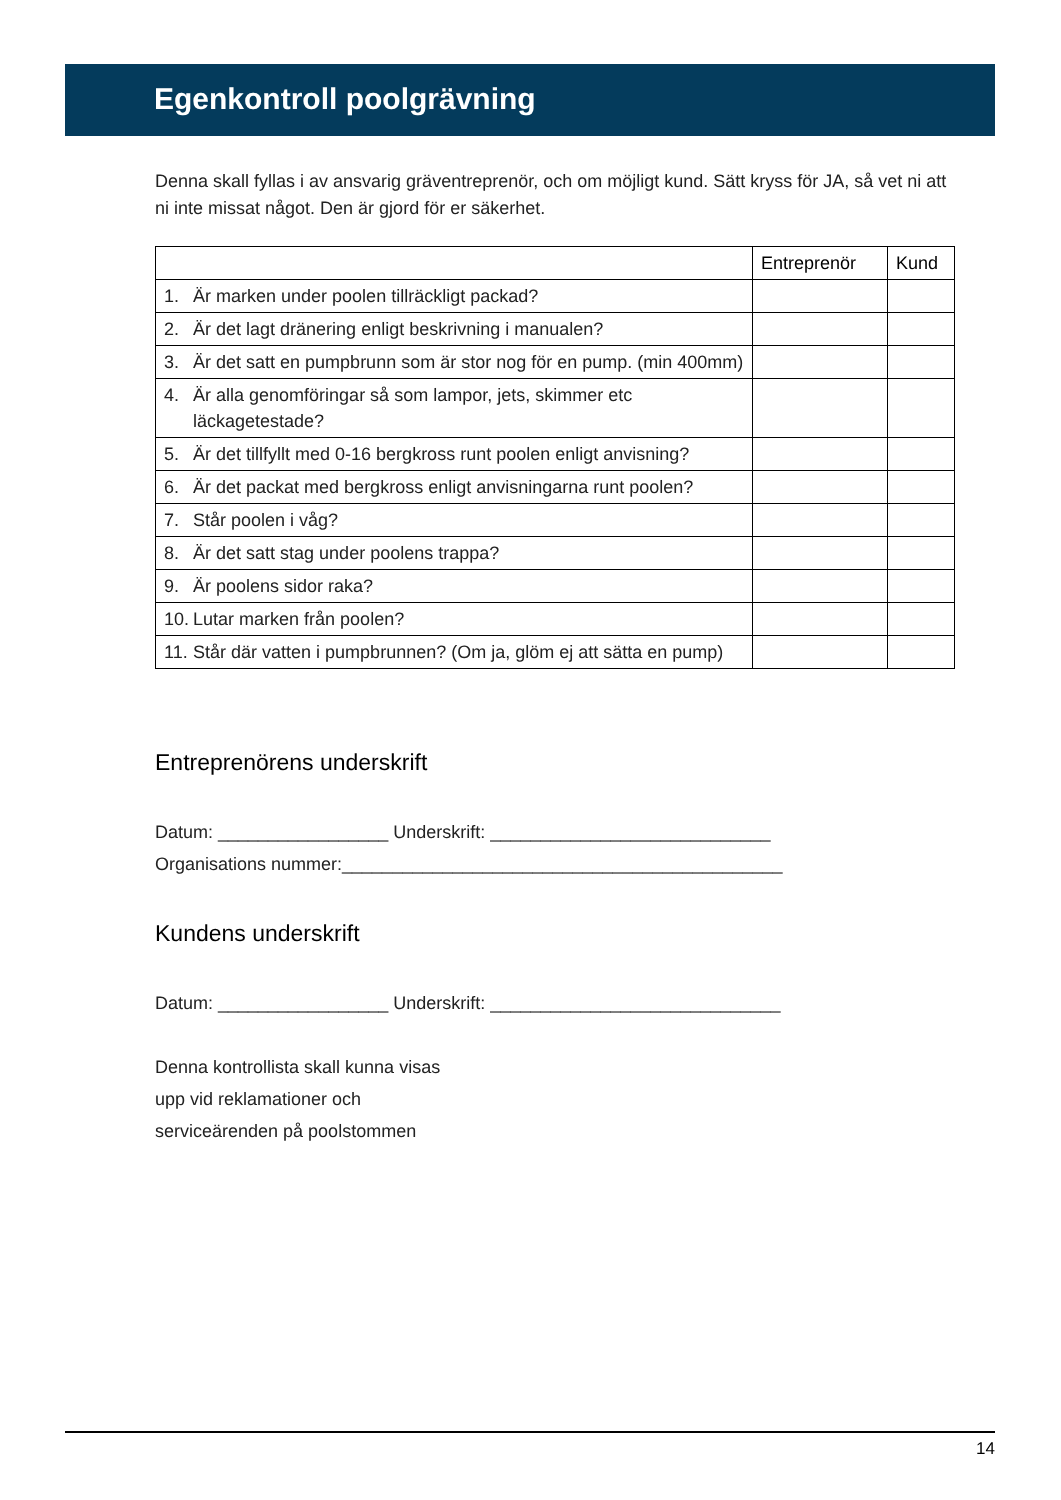Egenkontroll poolgrävning
Denna skall fyllas i av ansvarig gräventreprenör, och om möjligt kund. Sätt kryss för JA, så vet ni att ni inte missat något. Den är gjord för er säkerhet.
| | | Entreprenör | Kund |
| --- | --- | --- | --- |
| 1. | Är marken under poolen tillräckligt packad? | | |
| 2. | Är det lagt dränering enligt beskrivning i manualen? | | |
| 3. | Är det satt en pumpbrunn som är stor nog för en pump. (min 400mm) | | |
| 4. | Är alla genomföringar så som lampor, jets, skimmer etc läckagetestade? | | |
| 5. | Är det tillfyllt med 0-16 bergkross runt poolen enligt anvisning? | | |
| 6. | Är det packat med bergkross enligt anvisningarna runt poolen? | | |
| 7. | Står poolen i våg? | | |
| 8. | Är det satt stag under poolens trappa? | | |
| 9. | Är poolens sidor raka? | | |
| 10. | Lutar marken från poolen? | | |
| 11. | Står där vatten i pumpbrunnen? (Om ja, glöm ej att sätta en pump) | | |
Entreprenörens underskrift
Datum: _________________ Underskrift: ____________________________
Organisations nummer:____________________________________________
Kundens underskrift
Datum: _________________ Underskrift: _____________________________
Denna kontrollista skall kunna visas
upp vid reklamationer och
serviceärenden på poolstommen
14